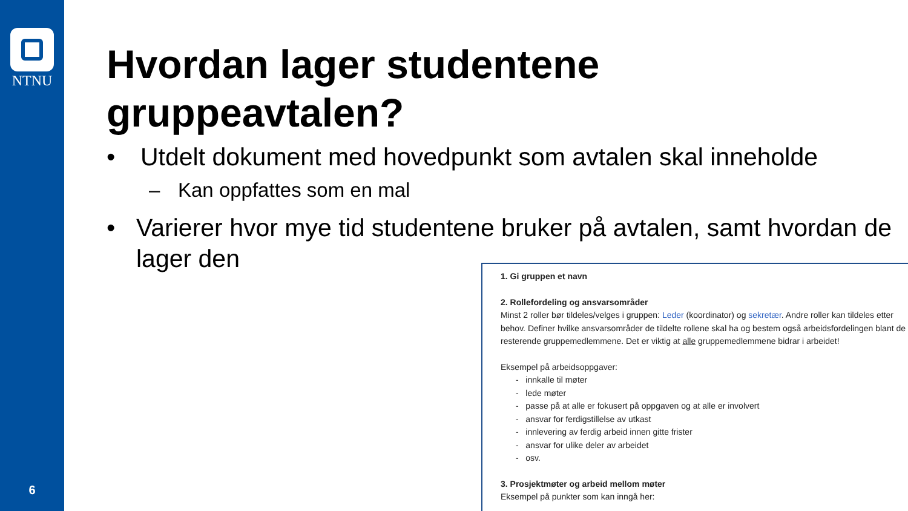NTNU
6
Hvordan lager studentene gruppeavtalen?
• Utdelt dokument med hovedpunkt som avtalen skal inneholde
– Kan oppfattes som en mal
• Varierer hvor mye tid studentene bruker på avtalen, samt hvordan de lager den
1. Gi gruppen et navn
2. Rollefordeling og ansvarsområder
Minst 2 roller bør tildeles/velges i gruppen: Leder (koordinator) og sekretær. Andre roller kan tildeles etter behov. Definer hvilke ansvarsområder de tildelte rollene skal ha og bestem også arbeidsfordelingen blant de resterende gruppemedlemmene. Det er viktig at alle gruppemedlemmene bidrar i arbeidet!
Eksempel på arbeidsoppgaver:
- innkalle til møter
- lede møter
- passe på at alle er fokusert på oppgaven og at alle er involvert
- ansvar for ferdigstillelse av utkast
- innlevering av ferdig arbeid innen gitte frister
- ansvar for ulike deler av arbeidet
- osv.
3. Prosjektmøter og arbeid mellom møter
Eksempel på punkter som kan inngå her: